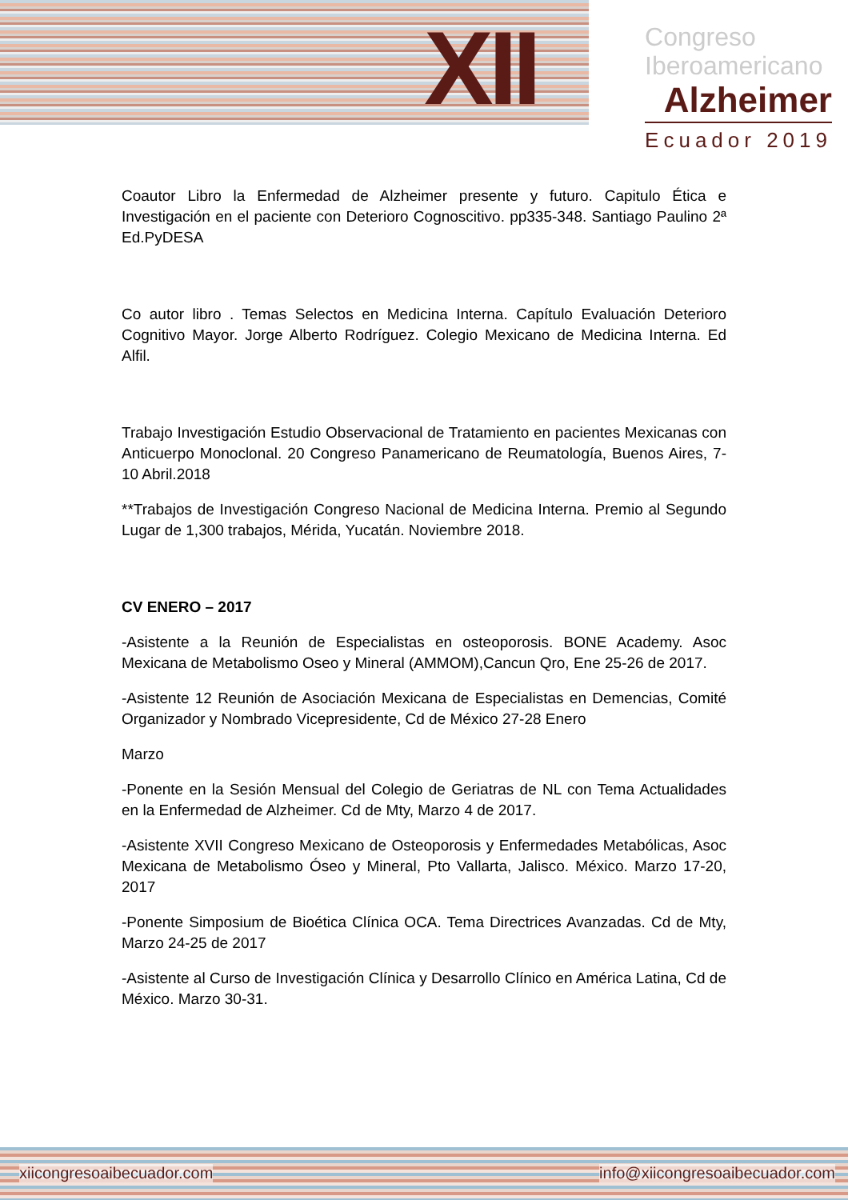XII
Congreso
Iberoamericano
Alzheimer
Ecuador 2019
Coautor Libro la Enfermedad de Alzheimer presente y futuro. Capitulo Ética e Investigación en el paciente con Deterioro Cognoscitivo. pp335-348. Santiago Paulino 2ª Ed.PyDESA
Co autor libro . Temas Selectos en Medicina Interna. Capítulo Evaluación Deterioro Cognitivo Mayor. Jorge Alberto Rodríguez. Colegio Mexicano de Medicina Interna. Ed Alfil.
Trabajo Investigación Estudio Observacional de Tratamiento en pacientes Mexicanas con Anticuerpo Monoclonal. 20 Congreso Panamericano de Reumatología, Buenos Aires, 7-10 Abril.2018
**Trabajos de Investigación Congreso Nacional de Medicina Interna. Premio al Segundo Lugar de 1,300 trabajos, Mérida, Yucatán. Noviembre 2018.
CV ENERO – 2017
-Asistente a la Reunión de Especialistas en osteoporosis. BONE Academy. Asoc Mexicana de Metabolismo Oseo y Mineral (AMMOM),Cancun Qro, Ene 25-26 de 2017.
-Asistente 12 Reunión de Asociación Mexicana de Especialistas en Demencias, Comité Organizador y Nombrado Vicepresidente, Cd de México 27-28 Enero
Marzo
-Ponente en la Sesión Mensual del Colegio de Geriatras de NL con Tema Actualidades en la Enfermedad de Alzheimer. Cd de Mty, Marzo 4 de 2017.
-Asistente XVII Congreso Mexicano de Osteoporosis y Enfermedades Metabólicas, Asoc Mexicana de Metabolismo Óseo y Mineral, Pto Vallarta, Jalisco. México. Marzo 17-20, 2017
-Ponente Simposium de Bioética Clínica OCA. Tema Directrices Avanzadas. Cd de Mty, Marzo 24-25 de 2017
-Asistente al Curso de Investigación Clínica y Desarrollo Clínico en América Latina, Cd de México. Marzo 30-31.
xiicongresoaibecuador.com info@xiicongresoaibecuador.com